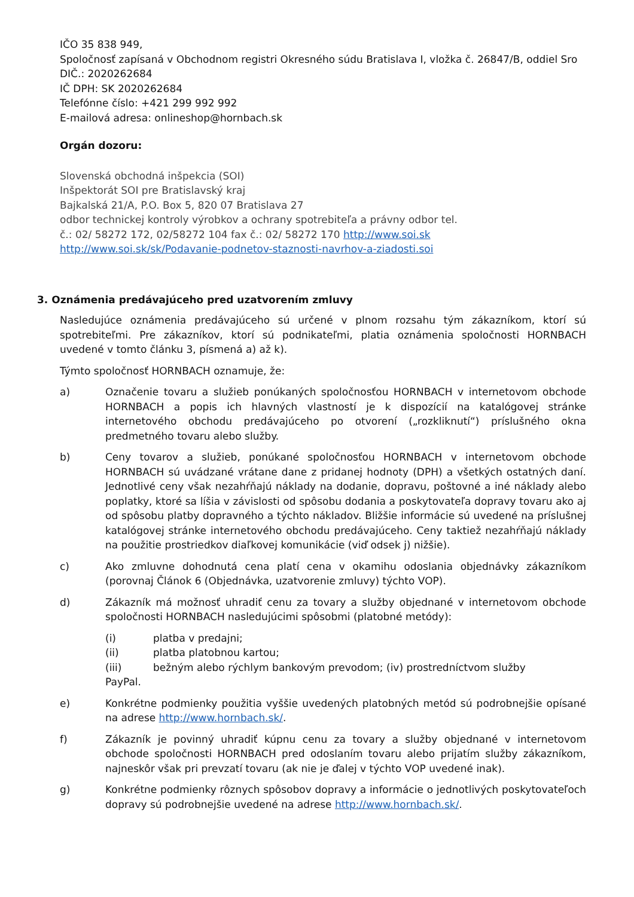IČO 35 838 949,
Spoločnosť zapísaná v Obchodnom registri Okresného súdu Bratislava I, vložka č. 26847/B, oddiel Sro
DIČ.: 2020262684
IČ DPH: SK 2020262684
Telefónne číslo: +421 299 992 992
E-mailová adresa: onlineshop@hornbach.sk
Orgán dozoru:
Slovenská obchodná inšpekcia (SOI)
Inšpektorát SOI pre Bratislavský kraj
Bajkalská 21/A, P.O. Box 5, 820 07 Bratislava 27
odbor technickej kontroly výrobkov a ochrany spotrebiteľa a právny odbor tel.
č.: 02/ 58272 172, 02/58272 104 fax č.: 02/ 58272 170 http://www.soi.sk
http://www.soi.sk/sk/Podavanie-podnetov-staznosti-navrhov-a-ziadosti.soi
3. Oznámenia predávajúceho pred uzatvorením zmluvy
Nasledujúce oznámenia predávajúceho sú určené v plnom rozsahu tým zákazníkom, ktorí sú spotrebiteľmi. Pre zákazníkov, ktorí sú podnikateľmi, platia oznámenia spoločnosti HORNBACH uvedené v tomto článku 3, písmená a) až k).
Týmto spoločnosť HORNBACH oznamuje, že:
a) Označenie tovaru a služieb ponúkaných spoločnosťou HORNBACH v internetovom obchode HORNBACH a popis ich hlavných vlastností je k dispozícií na katalógovej stránke internetového obchodu predávajúceho po otvorení („rozkliknutí“) príslušného okna predmetného tovaru alebo služby.
b) Ceny tovarov a služieb, ponúkané spoločnosťou HORNBACH v internetovom obchode HORNBACH sú uvádzané vrátane dane z pridanej hodnoty (DPH) a všetkých ostatných daní. Jednotlivé ceny však nezahŕňajú náklady na dodanie, dopravu, poštovné a iné náklady alebo poplatky, ktoré sa líšia v závislosti od spôsobu dodania a poskytovateľa dopravy tovaru ako aj od spôsobu platby dopravného a týchto nákladov. Bližšie informácie sú uvedené na príslušnej katalógovej stránke internetového obchodu predávajúceho. Ceny taktiež nezahŕňajú náklady na použitie prostriedkov diaľkovej komunikácie (viď odsek j) nižšie).
c) Ako zmluvne dohodnutá cena platí cena v okamihu odoslania objednávky zákazníkom (porovnaj Článok 6 (Objednávka, uzatvorenie zmluvy) týchto VOP).
d) Zákazník má možnosť uhradiť cenu za tovary a služby objednané v internetovom obchode spoločnosti HORNBACH nasledujúcimi spôsobmi (platobné metódy):
(i) platba v predajni;
(ii) platba platobnou kartou;
(iii) bežným alebo rýchlym bankovým prevodom; (iv) prostredníctvom služby
PayPal.
e) Konkrétne podmienky použitia vyššie uvedených platobných metód sú podrobnejšie opísané na adrese http://www.hornbach.sk/.
f) Zákazník je povinný uhradiť kúpnu cenu za tovary a služby objednané v internetovom obchode spoločnosti HORNBACH pred odoslaním tovaru alebo prijatím služby zákazníkom, najneskôr však pri prevzatí tovaru (ak nie je ďalej v týchto VOP uvedené inak).
g) Konkrétne podmienky rôznych spôsobov dopravy a informácie o jednotlivých poskytovateľoch dopravy sú podrobnejšie uvedené na adrese http://www.hornbach.sk/.